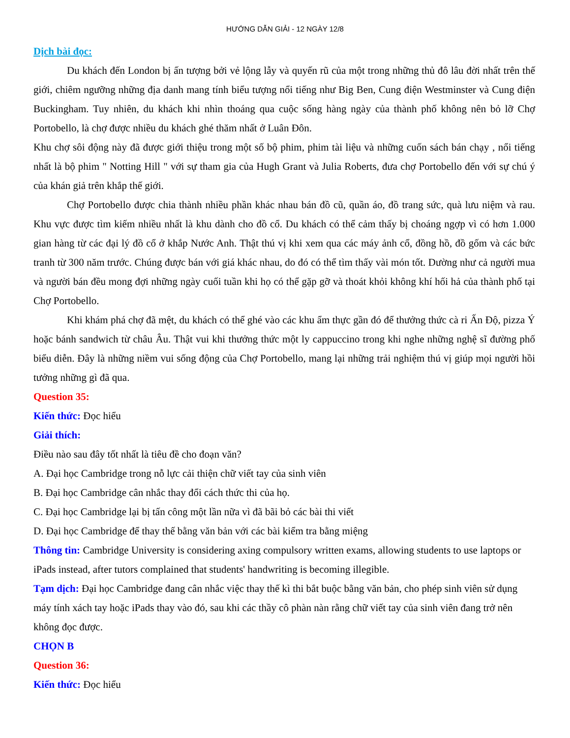HƯỚNG DẪN GIẢI - 12 NGÀY 12/8
Dịch bài đọc:
Du khách đến London bị ấn tượng bởi vẻ lộng lẫy và quyến rũ của một trong những thủ đô lâu đời nhất trên thế giới, chiêm ngưỡng những địa danh mang tính biểu tượng nổi tiếng như Big Ben, Cung điện Westminster và Cung điện Buckingham. Tuy nhiên, du khách khi nhìn thoáng qua cuộc sống hàng ngày của thành phố không nên bỏ lỡ Chợ Portobello, là chợ được nhiều du khách ghé thăm nhất ở Luân Đôn.
Khu chợ sôi động này đã được giới thiệu trong một số bộ phim, phim tài liệu và những cuốn sách bán chạy , nổi tiếng nhất là bộ phim " Notting Hill " với sự tham gia của Hugh Grant và Julia Roberts, đưa chợ Portobello đến với sự chú ý của khán giả trên khắp thế giới.
Chợ Portobello được chia thành nhiều phần khác nhau bán đồ cũ, quần áo, đồ trang sức, quà lưu niệm và rau. Khu vực được tìm kiếm nhiều nhất là khu dành cho đồ cổ. Du khách có thể cảm thấy bị choáng ngợp vì có hơn 1.000 gian hàng từ các đại lý đồ cổ ở khắp Nước Anh. Thật thú vị khi xem qua các máy ảnh cổ, đồng hồ, đồ gốm và các bức tranh từ 300 năm trước. Chúng được bán với giá khác nhau, do đó có thể tìm thấy vài món tốt. Dường như cả người mua và người bán đều mong đợi những ngày cuối tuần khi họ có thể gặp gỡ và thoát khỏi không khí hối hả của thành phố tại Chợ Portobello.
Khi khám phá chợ đã mệt, du khách có thể ghé vào các khu ẩm thực gần đó để thưởng thức cà ri Ấn Độ, pizza Ý hoặc bánh sandwich từ châu Âu. Thật vui khi thưởng thức một ly cappuccino trong khi nghe những nghệ sĩ đường phố biểu diễn. Đây là những niềm vui sống động của Chợ Portobello, mang lại những trải nghiệm thú vị giúp mọi người hồi tưởng những gì đã qua.
Question 35:
Kiến thức: Đọc hiểu
Giải thích:
Điều nào sau đây tốt nhất là tiêu đề cho đoạn văn?
A. Đại học Cambridge trong nỗ lực cải thiện chữ viết tay của sinh viên
B. Đại học Cambridge cân nhắc thay đổi cách thức thi của họ.
C. Đại học Cambridge lại bị tấn công một lần nữa vì đã bãi bỏ các bài thi viết
D. Đại học Cambridge để thay thế bằng văn bản với các bài kiểm tra bằng miệng
Thông tin: Cambridge University is considering axing compulsory written exams, allowing students to use laptops or iPads instead, after tutors complained that students' handwriting is becoming illegible.
Tạm dịch: Đại học Cambridge đang cân nhắc việc thay thế kì thi bắt buộc bằng văn bản, cho phép sinh viên sử dụng máy tính xách tay hoặc iPads thay vào đó, sau khi các thầy cô phàn nàn rằng chữ viết tay của sinh viên đang trở nên không đọc được.
CHỌN B
Question 36:
Kiến thức: Đọc hiểu